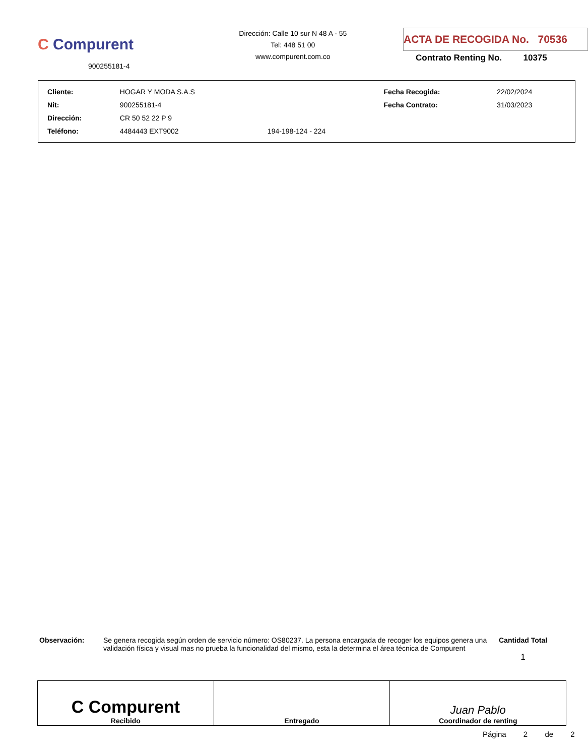C Compurent
900255181-4
Dirección: Calle 10 sur N 48 A - 55
Tel: 448 51 00
www.compurent.com.co
ACTA DE RECOGIDA No. 70536
Contrato Renting No. 10375
| Cliente: | HOGAR Y MODA S.A.S | | Fecha Recogida: | 22/02/2024 |
| Nit: | 900255181-4 | | Fecha Contrato: | 31/03/2023 |
| Dirección: | CR 50 52 22 P 9 | | | |
| Teléfono: | 4484443 EXT9002 | 194-198-124 - 224 | | |
Observación: Se genera recogida según orden de servicio número: OS80237. La persona encargada de recoger los equipos genera una validación física y visual mas no prueba la funcionalidad del mismo, esta la determina el área técnica de Compurent
Cantidad Total
1
| C Compurent Recibido | Entregado | Juan Pablo Coordinador de renting |
Página 2 de 2